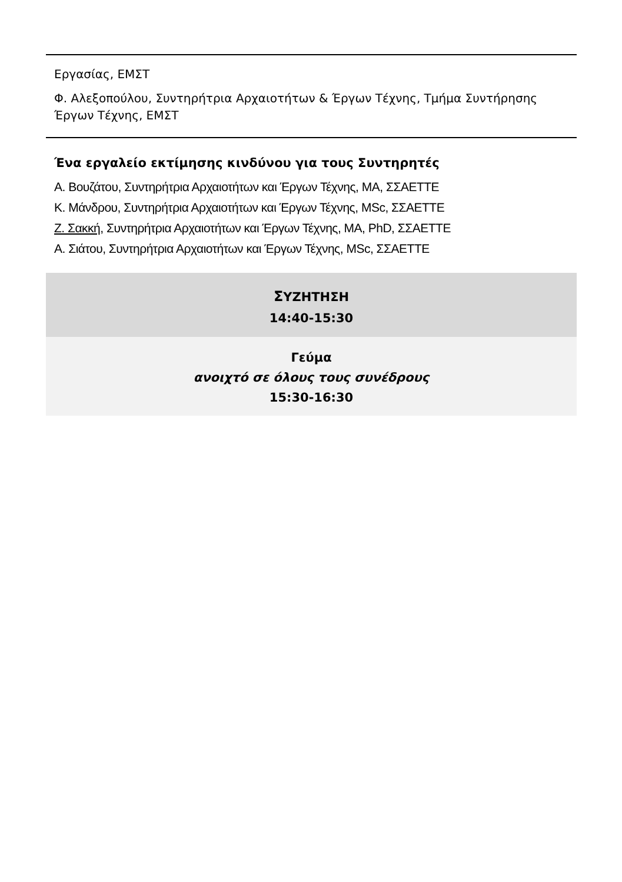Εργασίας, ΕΜΣΤ
Φ. Αλεξοπούλου, Συντηρήτρια Αρχαιοτήτων & Έργων Τέχνης, Τμήμα Συντήρησης Έργων Τέχνης, ΕΜΣΤ
Ένα εργαλείο εκτίμησης κινδύνου για τους Συντηρητές
Α. Βουζάτου, Συντηρήτρια Αρχαιοτήτων και Έργων Τέχνης, MA, ΣΣΑΕΤΤΕ
Κ. Μάνδρου, Συντηρήτρια Αρχαιοτήτων και Έργων Τέχνης, MSc, ΣΣΑΕΤΤΕ
Ζ. Σακκή, Συντηρήτρια Αρχαιοτήτων και Έργων Τέχνης, MA, PhD, ΣΣΑΕΤΤΕ
Α. Σιάτου, Συντηρήτρια Αρχαιοτήτων και Έργων Τέχνης, MSc, ΣΣΑΕΤΤΕ
ΣΥΖΗΤΗΣΗ
14:40-15:30
Γεύμα
ανοιχτό σε όλους τους συνέδρους
15:30-16:30